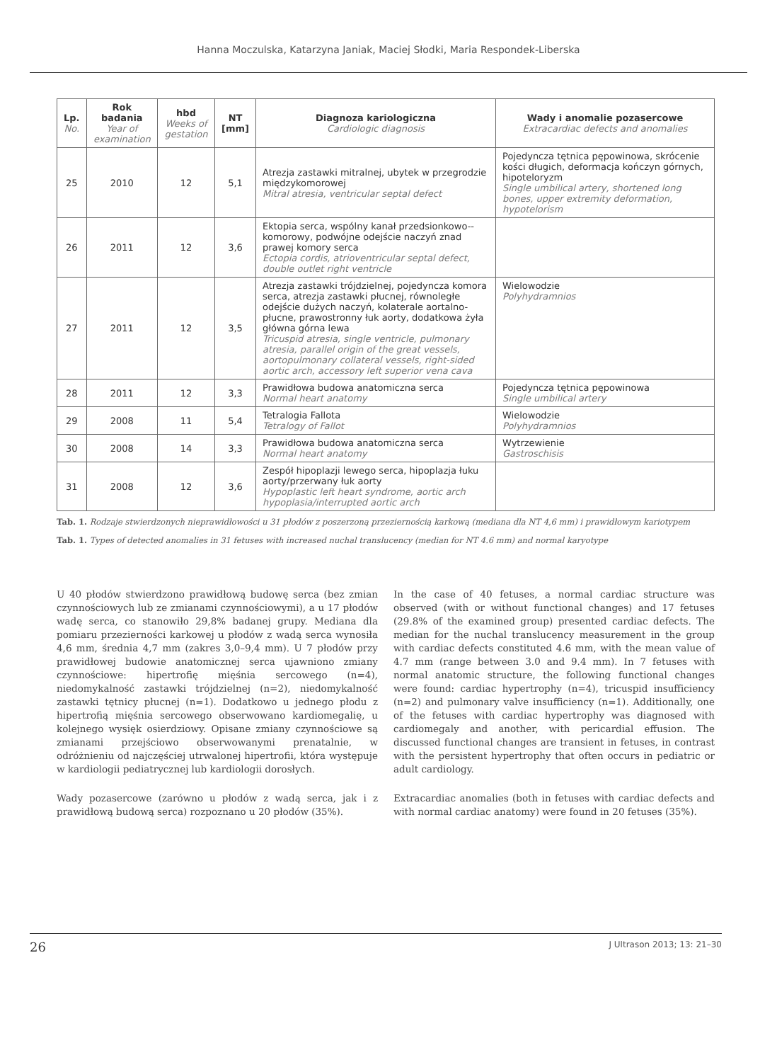Hanna Moczulska, Katarzyna Janiak, Maciej Słodki, Maria Respondek-Liberska
| Lp. No. | Rok badania Year of examination | hbd Weeks of gestation | NT [mm] | Diagnoza kariologiczna Cardiologic diagnosis | Wady i anomalie pozasercowe Extracardiac defects and anomalies |
| --- | --- | --- | --- | --- | --- |
| 25 | 2010 | 12 | 5,1 | Atrezja zastawki mitralnej, ubytek w przegrodzie międzykomorowej Mitral atresia, ventricular septal defect | Pojedyncza tętnica pępowinowa, skrócenie kości długich, deformacja kończyn górnych, hipoteloryzm Single umbilical artery, shortened long bones, upper extremity deformation, hypotelorism |
| 26 | 2011 | 12 | 3,6 | Ektopia serca, wspólny kanał przedsionkowo--komorowy, podwójne odejście naczyń znad prawej komory serca Ectopia cordis, atrioventricular septal defect, double outlet right ventricle | |
| 27 | 2011 | 12 | 3,5 | Atrezja zastawki trójdzielnej, pojedyncza komora serca, atrezja zastawki płucnej, równoległe odejście dużych naczyń, kolaterale aortalno-płucne, prawostronny łuk aorty, dodatkowa żyła główna górna lewa Tricuspid atresia, single ventricle, pulmonary atresia, parallel origin of the great vessels, aortopulmonary collateral vessels, right-sided aortic arch, accessory left superior vena cava | Wielowodzie Polyhydramnios |
| 28 | 2011 | 12 | 3,3 | Prawidłowa budowa anatomiczna serca Normal heart anatomy | Pojedyncza tętnica pępowinowa Single umbilical artery |
| 29 | 2008 | 11 | 5,4 | Tetralogia Fallota Tetralogy of Fallot | Wielowodzie Polyhydramnios |
| 30 | 2008 | 14 | 3,3 | Prawidłowa budowa anatomiczna serca Normal heart anatomy | Wytrzewienie Gastroschisis |
| 31 | 2008 | 12 | 3,6 | Zespół hipoplazji lewego serca, hipoplazja łuku aorty/przerwany łuk aorty Hypoplastic left heart syndrome, aortic arch hypoplasia/interrupted aortic arch | |
Tab. 1. Rodzaje stwierdzonych nieprawidłowości u 31 płodów z poszerzoną przeziernością karkową (mediana dla NT 4,6 mm) i prawidłowym kariotypem
Tab. 1. Types of detected anomalies in 31 fetuses with increased nuchal translucency (median for NT 4.6 mm) and normal karyotype
U 40 płodów stwierdzono prawidłową budowę serca (bez zmian czynnościowych lub ze zmianami czynnościowymi), a u 17 płodów wadę serca, co stanowiło 29,8% badanej grupy. Mediana dla pomiaru przezierności karkowej u płodów z wadą serca wynosiła 4,6 mm, średnia 4,7 mm (zakres 3,0–9,4 mm). U 7 płodów przy prawidłowej budowie anatomicznej serca ujawniono zmiany czynnościowe: hipertrofię mięśnia sercowego (n=4), niedomykalność zastawki trójdzielnej (n=2), niedomykalność zastawki tętnicy płucnej (n=1). Dodatkowo u jednego płodu z hipertrofią mięśnia sercowego obserwowano kardiomegalię, u kolejnego wysięk osierdziowy. Opisane zmiany czynnościowe są zmianami przejściowo obserwowanymi prenatalnie, w odróżnieniu od najczęściej utrwalonej hipertrofii, która występuje w kardiologii pediatrycznej lub kardiologii dorosłych.
Wady pozasercowe (zarówno u płodów z wadą serca, jak i z prawidłową budową serca) rozpoznano u 20 płodów (35%).
In the case of 40 fetuses, a normal cardiac structure was observed (with or without functional changes) and 17 fetuses (29.8% of the examined group) presented cardiac defects. The median for the nuchal translucency measurement in the group with cardiac defects constituted 4.6 mm, with the mean value of 4.7 mm (range between 3.0 and 9.4 mm). In 7 fetuses with normal anatomic structure, the following functional changes were found: cardiac hypertrophy (n=4), tricuspid insufficiency (n=2) and pulmonary valve insufficiency (n=1). Additionally, one of the fetuses with cardiac hypertrophy was diagnosed with cardiomegaly and another, with pericardial effusion. The discussed functional changes are transient in fetuses, in contrast with the persistent hypertrophy that often occurs in pediatric or adult cardiology.
Extracardiac anomalies (both in fetuses with cardiac defects and with normal cardiac anatomy) were found in 20 fetuses (35%).
26 J Ultrason 2013; 13: 21–30